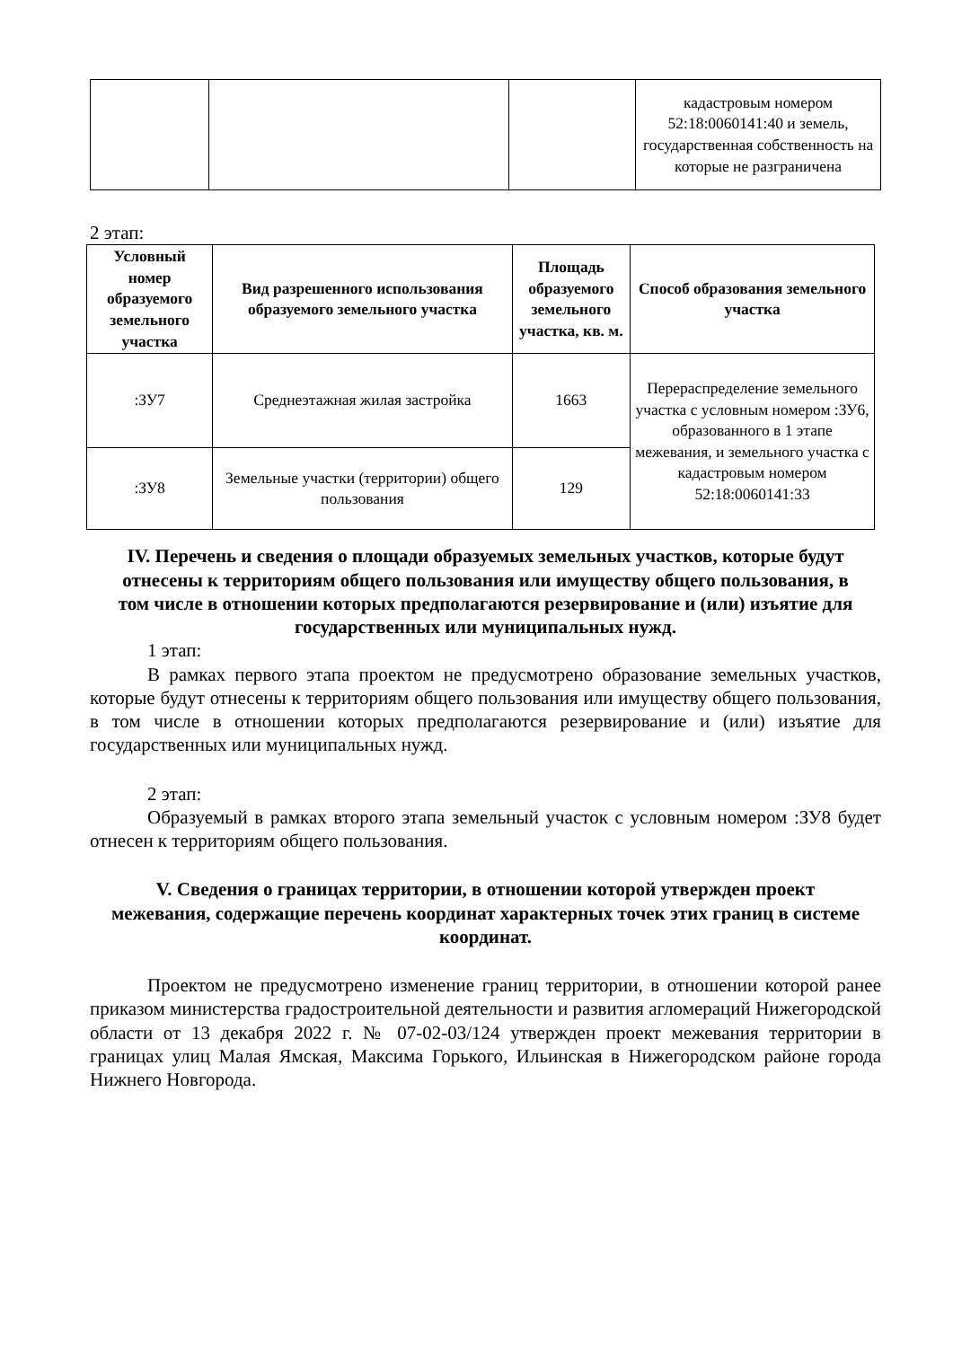| | | | кадастровым номером 52:18:0060141:40 и земель, государственная собственность на которые не разграничена |
2 этап:
| Условный номер образуемого земельного участка | Вид разрешенного использования образуемого земельного участка | Площадь образуемого земельного участка, кв. м. | Способ образования земельного участка |
| --- | --- | --- | --- |
| :ЗУ7 | Среднеэтажная жилая застройка | 1663 | Перераспределение земельного участка с условным номером :ЗУ6, образованного в 1 этапе межевания, и земельного участка с кадастровым номером 52:18:0060141:33 |
| :ЗУ8 | Земельные участки (территории) общего пользования | 129 | |
IV. Перечень и сведения о площади образуемых земельных участков, которые будут отнесены к территориям общего пользования или имуществу общего пользования, в том числе в отношении которых предполагаются резервирование и (или) изъятие для государственных или муниципальных нужд.
1 этап:
В рамках первого этапа проектом не предусмотрено образование земельных участков, которые будут отнесены к территориям общего пользования или имуществу общего пользования, в том числе в отношении которых предполагаются резервирование и (или) изъятие для государственных или муниципальных нужд.
2 этап:
Образуемый в рамках второго этапа земельный участок с условным номером :ЗУ8 будет отнесен к территориям общего пользования.
V. Сведения о границах территории, в отношении которой утвержден проект межевания, содержащие перечень координат характерных точек этих границ в системе координат.
Проектом не предусмотрено изменение границ территории, в отношении которой ранее приказом министерства градостроительной деятельности и развития агломераций Нижегородской области от 13 декабря 2022 г. № 07-02-03/124 утвержден проект межевания территории в границах улиц Малая Ямская, Максима Горького, Ильинская в Нижегородском районе города Нижнего Новгорода.